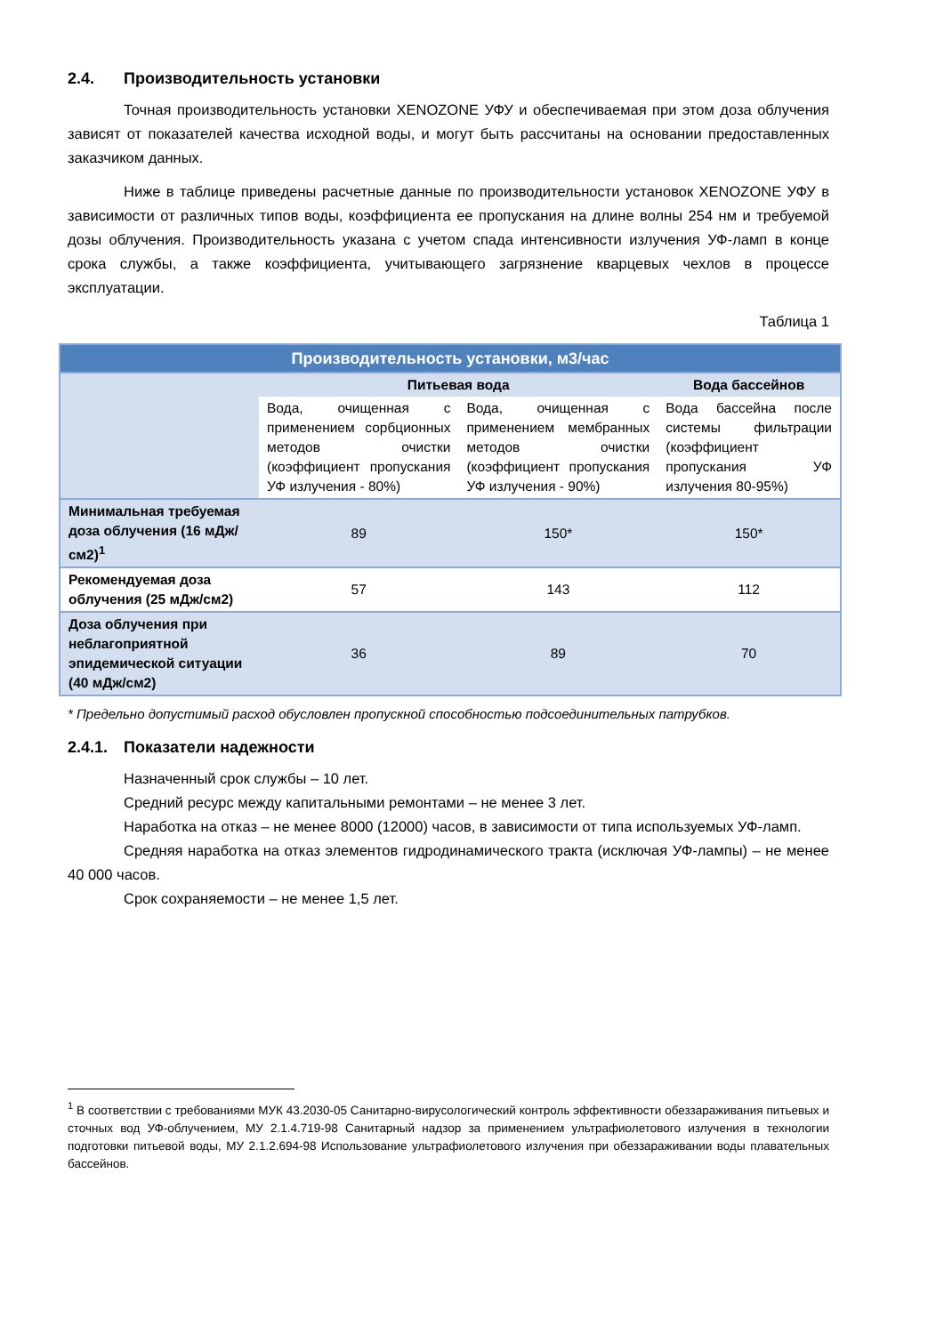2.4. Производительность установки
Точная производительность установки XENOZONE УФУ и обеспечиваемая при этом доза облучения зависят от показателей качества исходной воды, и могут быть рассчитаны на основании предоставленных заказчиком данных.
Ниже в таблице приведены расчетные данные по производительности установок XENOZONE УФУ в зависимости от различных типов воды, коэффициента ее пропускания на длине волны 254 нм и требуемой дозы облучения. Производительность указана с учетом спада интенсивности излучения УФ-ламп в конце срока службы, а также коэффициента, учитывающего загрязнение кварцевых чехлов в процессе эксплуатации.
Таблица 1
| Производительность установки, м3/час | | | |
| --- | --- | --- | --- |
| | Питьевая вода | | Вода бассейнов |
| | Вода, очищенная с применением сорбционных методов очистки (коэффициент пропускания УФ излучения - 80%) | Вода, очищенная с применением мембранных методов очистки (коэффициент пропускания УФ излучения - 90%) | Вода бассейна после системы фильтрации (коэффициент пропускания УФ излучения 80-95%) |
| Минимальная требуемая доза облучения (16 мДж/см2)<sup>1</sup> | 89 | 150* | 150* |
| Рекомендуемая доза облучения (25 мДж/см2) | 57 | 143 | 112 |
| Доза облучения при неблагоприятной эпидемической ситуации (40 мДж/см2) | 36 | 89 | 70 |
* Предельно допустимый расход обусловлен пропускной способностью подсоединительных патрубков.
2.4.1. Показатели надежности
Назначенный срок службы – 10 лет.
Средний ресурс между капитальными ремонтами – не менее 3 лет.
Наработка на отказ – не менее 8000 (12000) часов, в зависимости от типа используемых УФ-ламп.
Средняя наработка на отказ элементов гидродинамического тракта (исключая УФ-лампы) – не менее 40 000 часов.
Срок сохраняемости – не менее 1,5 лет.
<sup>1</sup> В соответствии с требованиями МУК 43.2030-05 Санитарно-вирусологический контроль эффективности обеззараживания питьевых и сточных вод УФ-облучением, МУ 2.1.4.719-98 Санитарный надзор за применением ультрафиолетового излучения в технологии подготовки питьевой воды, МУ 2.1.2.694-98 Использование ультрафиолетового излучения при обеззараживании воды плавательных бассейнов.